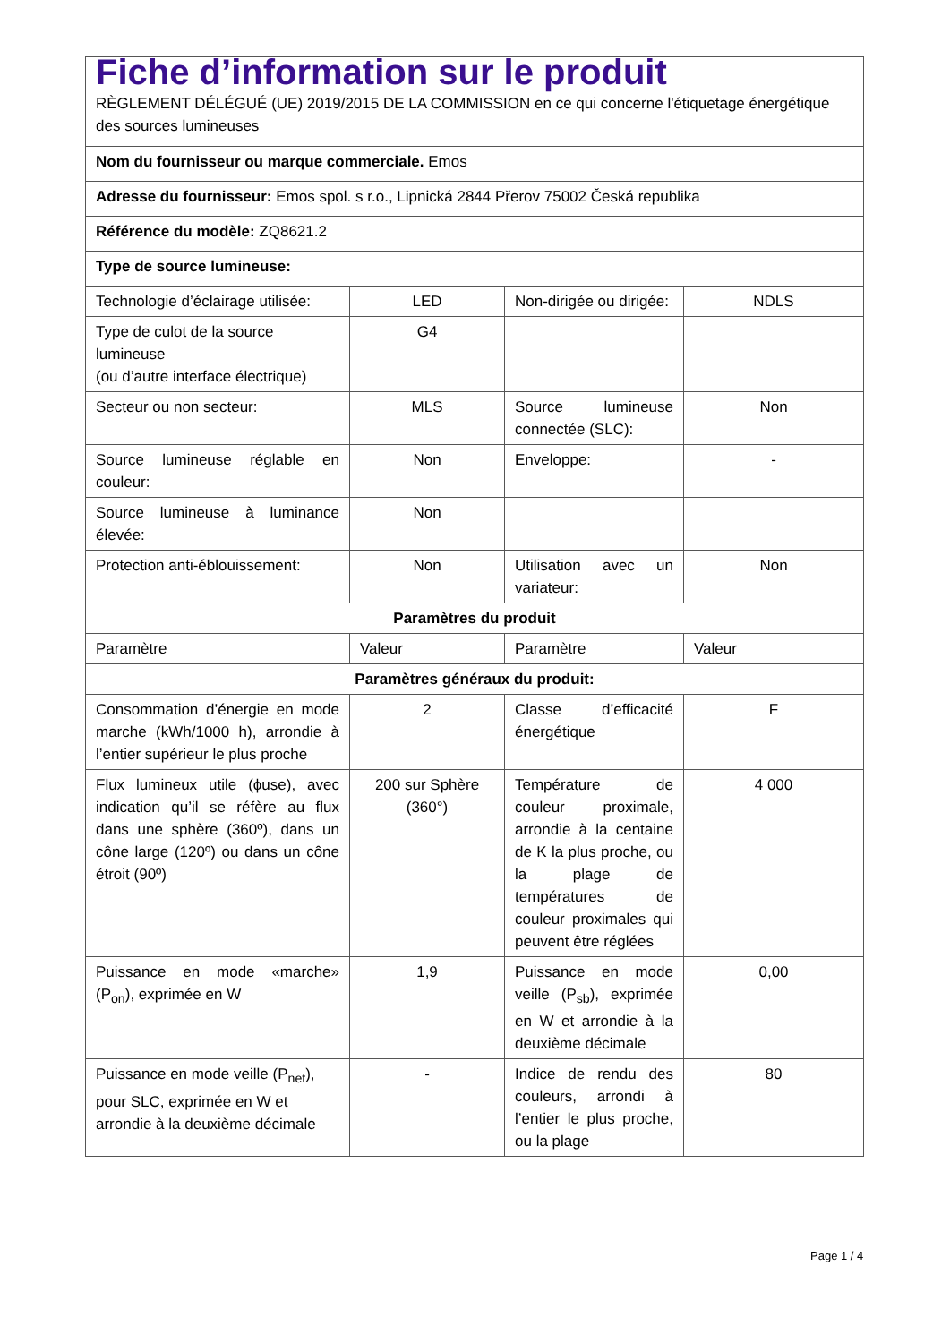| Fiche d’information sur le produit RÈGLEMENT DÉLÉGUÉ (UE) 2019/2015 DE LA COMMISSION en ce qui concerne l'étiquetage énergétique des sources lumineuses | | | |
| Nom du fournisseur ou marque commerciale. Emos | | | |
| Adresse du fournisseur: Emos spol. s r.o., Lipnická 2844 Přerov 75002 Česká republika | | | |
| Référence du modèle: ZQ8621.2 | | | |
| Type de source lumineuse: | | | |
| Technologie d’éclairage utilisée: | LED | Non-dirigée ou dirigée: | NDLS |
| Type de culot de la source lumineuse (ou d’autre interface électrique) | G4 | | |
| Secteur ou non secteur: | MLS | Source lumineuse connectée (SLC): | Non |
| Source lumineuse réglable en couleur: | Non | Enveloppe: | - |
| Source lumineuse à luminance élevée: | Non | | |
| Protection anti-éblouissement: | Non | Utilisation avec un variateur: | Non |
| Paramètres du produit | | | |
| Paramètre | Valeur | Paramètre | Valeur |
| Paramètres généraux du produit: | | | |
| Consommation d’énergie en mode marche (kWh/1000 h), arrondie à l’entier supérieur le plus proche | 2 | Classe d’efficacité énergétique | F |
| Flux lumineux utile (ϕuse), avec indication qu’il se réfère au flux dans une sphère (360º), dans un cône large (120º) ou dans un cône étroit (90º) | 200 sur Sphère (360°) | Température de couleur proximale, arrondie à la centaine de K la plus proche, ou la plage de températures de couleur proximales qui peuvent être réglées | 4 000 |
| Puissance en mode «marche» (P<sub>on</sub>), exprimée en W | 1,9 | Puissance en mode veille (P<sub>sb</sub>), exprimée en W et arrondie à la deuxième décimale | 0,00 |
| Puissance en mode veille (P<sub>net</sub>), pour SLC, exprimée en W et arrondie à la deuxième décimale | - | Indice de rendu des couleurs, arrondi à l’entier le plus proche, ou la plage | 80 |
Page 1 / 4